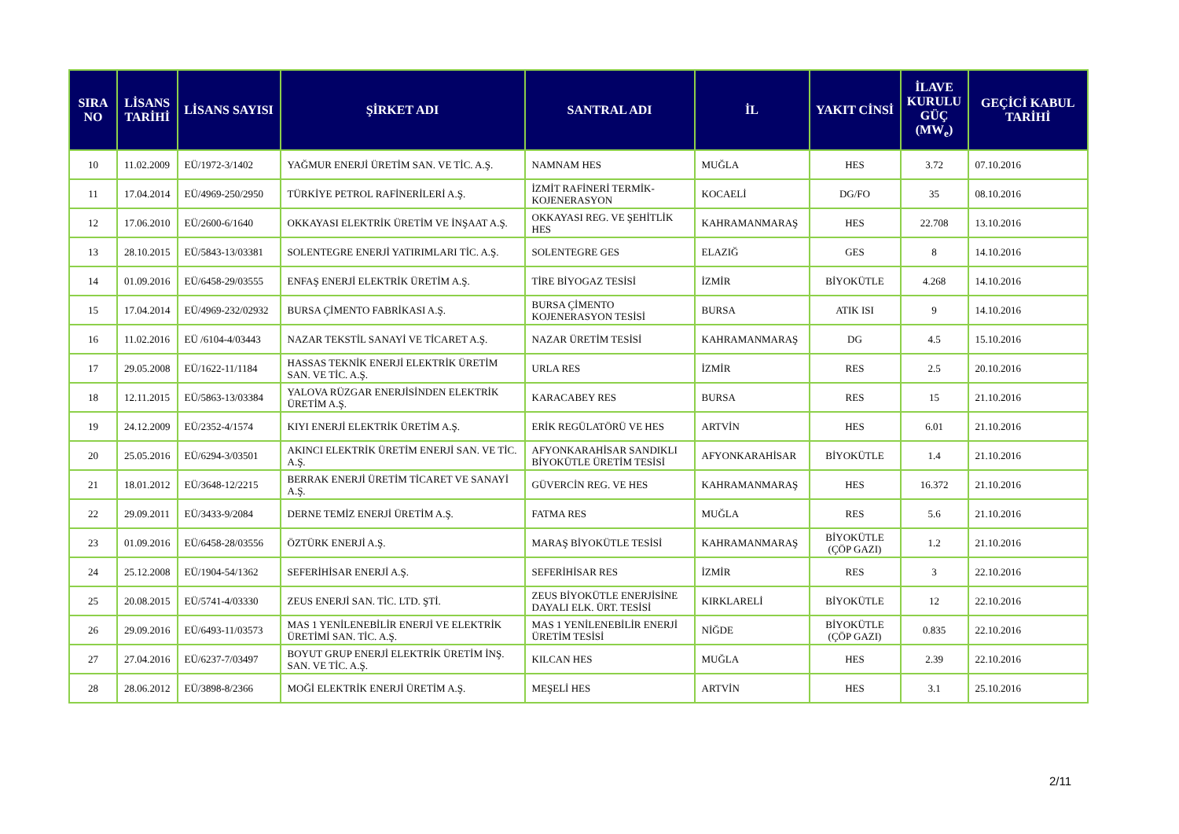| SIRA NO | LİSANS TARİHİ | LİSANS SAYISI | ŞİRKET ADI | SANTRAL ADI | İL | YAKIT CİNSİ | İLAVE KURULU GÜÇ (MW<sub>e</sub>) | GEÇİCİ KABUL TARİHİ |
| --- | --- | --- | --- | --- | --- | --- | --- | --- |
| 10 | 11.02.2009 | EÜ/1972-3/1402 | YAĞMUR ENERJİ ÜRETİM SAN. VE TİC. A.Ş. | NAMNAM HES | MUĞLA | HES | 3.72 | 07.10.2016 |
| 11 | 17.04.2014 | EÜ/4969-250/2950 | TÜRKİYE PETROL RAFİNERİLERİ A.Ş. | İZMİT RAFİNERİ TERMİK-KOJENERASYON | KOCAELİ | DG/FO | 35 | 08.10.2016 |
| 12 | 17.06.2010 | EÜ/2600-6/1640 | OKKAYASI ELEKTRİK ÜRETİM VE İNŞAAT A.Ş. | OKKAYASI REG. VE ŞEHİTLİK HES | KAHRAMANMARAŞ | HES | 22.708 | 13.10.2016 |
| 13 | 28.10.2015 | EÜ/5843-13/03381 | SOLENTEGRE ENERJİ YATIRIMLARI TİC. A.Ş. | SOLENTEGRE GES | ELAZIĞ | GES | 8 | 14.10.2016 |
| 14 | 01.09.2016 | EÜ/6458-29/03555 | ENFAŞ ENERJİ ELEKTRİK ÜRETİM A.Ş. | TİRE BİYOGAZ TESİSİ | İZMİR | BİYOKÜTLE | 4.268 | 14.10.2016 |
| 15 | 17.04.2014 | EÜ/4969-232/02932 | BURSA ÇİMENTO FABRİKASI A.Ş. | BURSA ÇİMENTO KOJENERASYON TESİSİ | BURSA | ATIK ISI | 9 | 14.10.2016 |
| 16 | 11.02.2016 | EÜ /6104-4/03443 | NAZAR TEKSTİL SANAYİ VE TİCARET A.Ş. | NAZAR ÜRETİM TESİSİ | KAHRAMANMARAŞ | DG | 4.5 | 15.10.2016 |
| 17 | 29.05.2008 | EÜ/1622-11/1184 | HASSAS TEKNİK ENERJİ ELEKTRİK ÜRETİM SAN. VE TİC. A.Ş. | URLA RES | İZMİR | RES | 2.5 | 20.10.2016 |
| 18 | 12.11.2015 | EÜ/5863-13/03384 | YALOVA RÜZGAR ENERJİSİNDEN ELEKTRİK ÜRETİM A.Ş. | KARACABEY RES | BURSA | RES | 15 | 21.10.2016 |
| 19 | 24.12.2009 | EÜ/2352-4/1574 | KIYI ENERJİ ELEKTRİK ÜRETİM A.Ş. | ERİK REGÜLATÖRÜ VE HES | ARTVİN | HES | 6.01 | 21.10.2016 |
| 20 | 25.05.2016 | EÜ/6294-3/03501 | AKINCI ELEKTRİK ÜRETİM ENERJİ SAN. VE TİC. A.Ş. | AFYONKARAHİSAR SANDIKLI BİYOKÜTLE ÜRETİM TESİSİ | AFYONKARAHİSAR | BİYOKÜTLE | 1.4 | 21.10.2016 |
| 21 | 18.01.2012 | EÜ/3648-12/2215 | BERRAK ENERJİ ÜRETİM TİCARET VE SANAYİ A.Ş. | GÜVERCİN REG. VE HES | KAHRAMANMARAŞ | HES | 16.372 | 21.10.2016 |
| 22 | 29.09.2011 | EÜ/3433-9/2084 | DERNE TEMİZ ENERJİ ÜRETİM A.Ş. | FATMA RES | MUĞLA | RES | 5.6 | 21.10.2016 |
| 23 | 01.09.2016 | EÜ/6458-28/03556 | ÖZTÜRK ENERJİ A.Ş. | MARAŞ BİYOKÜTLE TESİSİ | KAHRAMANMARAŞ | BİYOKÜTLE (ÇÖP GAZI) | 1.2 | 21.10.2016 |
| 24 | 25.12.2008 | EÜ/1904-54/1362 | SEFERİHİSAR ENERJİ A.Ş. | SEFERİHİSAR RES | İZMİR | RES | 3 | 22.10.2016 |
| 25 | 20.08.2015 | EÜ/5741-4/03330 | ZEUS ENERJİ SAN. TİC. LTD. ŞTİ. | ZEUS BİYOKÜTLE ENERJİSİNE DAYALI ELK. ÜRT. TESİSİ | KIRKLARELİ | BİYOKÜTLE | 12 | 22.10.2016 |
| 26 | 29.09.2016 | EÜ/6493-11/03573 | MAS 1 YENİLENEBİLİR ENERJİ VE ELEKTRİK ÜRETİMİ SAN. TİC. A.Ş. | MAS 1 YENİLENEBİLİR ENERJİ ÜRETİM TESİSİ | NİĞDE | BİYOKÜTLE (ÇÖP GAZI) | 0.835 | 22.10.2016 |
| 27 | 27.04.2016 | EÜ/6237-7/03497 | BOYUT GRUP ENERJİ ELEKTRİK ÜRETİM İNŞ. SAN. VE TİC. A.Ş. | KILCAN HES | MUĞLA | HES | 2.39 | 22.10.2016 |
| 28 | 28.06.2012 | EÜ/3898-8/2366 | MOĞİ ELEKTRİK ENERJİ ÜRETİM A.Ş. | MEŞELİ HES | ARTVİN | HES | 3.1 | 25.10.2016 |
2/11